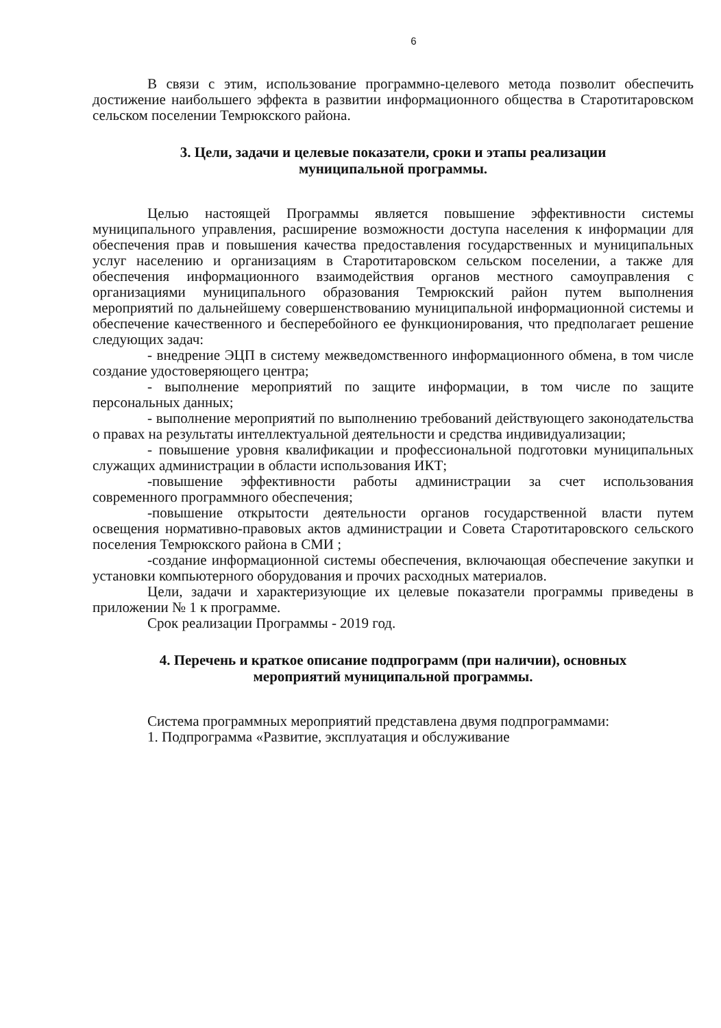6
В связи с этим, использование программно-целевого метода позволит обеспечить достижение наибольшего эффекта в развитии информационного общества в Старотитаровском сельском поселении Темрюкского района.
3. Цели, задачи и целевые показатели, сроки и этапы реализации
муниципальной программы.
Целью настоящей Программы является повышение эффективности системы муниципального управления, расширение возможности доступа населения к информации для обеспечения прав и повышения качества предоставления государственных и муниципальных услуг населению и организациям в Старотитаровском сельском поселении, а также для обеспечения информационного взаимодействия органов местного самоуправления с организациями муниципального образования Темрюкский район путем выполнения мероприятий по дальнейшему совершенствованию муниципальной информационной системы и обеспечение качественного и бесперебойного ее функционирования, что предполагает решение следующих задач:
- внедрение ЭЦП в систему межведомственного информационного обмена, в том числе создание удостоверяющего центра;
- выполнение мероприятий по защите информации, в том числе по защите персональных данных;
- выполнение мероприятий по выполнению требований действующего законодательства о правах на результаты интеллектуальной деятельности и средства индивидуализации;
- повышение уровня квалификации и профессиональной подготовки муниципальных служащих администрации в области использования ИКТ;
-повышение эффективности работы администрации за счет использования современного программного обеспечения;
-повышение открытости деятельности органов государственной власти путем освещения нормативно-правовых актов администрации и Совета Старотитаровского сельского поселения Темрюкского района в СМИ ;
-создание информационной системы обеспечения, включающая обеспечение закупки и установки компьютерного оборудования и прочих расходных материалов.
Цели, задачи и характеризующие их целевые показатели программы приведены в приложении № 1 к программе.
Срок реализации Программы - 2019 год.
4. Перечень и краткое описание подпрограмм (при наличии), основных
мероприятий муниципальной программы.
Система программных мероприятий представлена двумя подпрограммами:
1. Подпрограмма «Развитие, эксплуатация и обслуживание